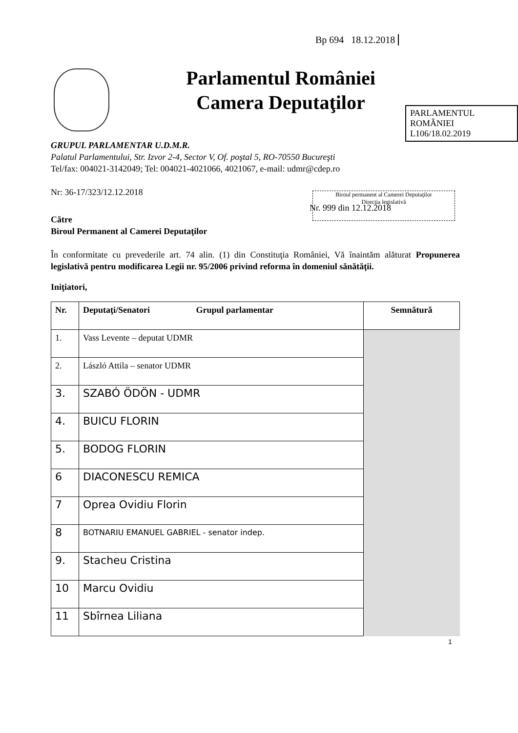Bp 694 18.12.2018
Parlamentul României
Camera Deputaţilor
PARLAMENTUL ROMÂNIEI
L106/18.02.2019
Biroul permanent al Camerei Deputaţilor
Direcţia legislativă
GRUPUL PARLAMENTAR U.D.M.R.
Palatul Parlamentului, Str. Izvor 2-4, Sector V, Of. poştal 5, RO-70550 Bucureşti
Tel/fax: 004021-3142049; Tel: 004021-4021066, 4021067, e-mail: udmr@cdep.ro
Nr: 36-17/323/12.12.2018
Nr. 999 din 12.12.2018
Către
Biroul Permanent al Camerei Deputaţilor
În conformitate cu prevederile art. 74 alin. (1) din Constituţia României, Vă înaintăm alăturat Propunerea legislativă pentru modificarea Legii nr. 95/2006 privind reforma în domeniul sănătăţii.
Iniţiatori,
| Nr. | Deputaţi/Senatori Grupul parlamentar | Semnătură |
| --- | --- | --- |
| 1. | Vass Levente – deputat UDMR | |
| 2. | László Attila – senator UDMR | |
| 3. | SZABÓ ÖDÖN - UDMR | |
| 4. | BUICU FLORIN | |
| 5. | BODOG FLORIN | |
| 6 | DIACONESCU REMICA | |
| 7 | Oprea Ovidiu Florin | |
| 8 | BOTNARIU EMANUEL GABRIEL - senator indep. | |
| 9. | Stacheu Cristina | |
| 10 | Marcu Ovidiu | |
| 11 | Sbîrnea Liliana | |
1